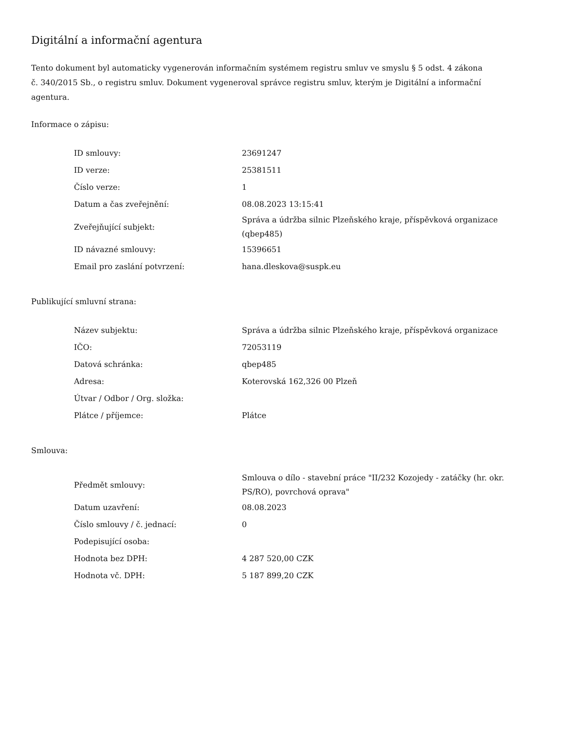Digitální a informační agentura
Tento dokument byl automaticky vygenerován informačním systémem registru smluv ve smyslu § 5 odst. 4 zákona
č. 340/2015 Sb., o registru smluv. Dokument vygeneroval správce registru smluv, kterým je Digitální a informační agentura.
Informace o zápisu:
| ID smlouvy: | 23691247 |
| ID verze: | 25381511 |
| Číslo verze: | 1 |
| Datum a čas zveřejnění: | 08.08.2023 13:15:41 |
| Zveřejňující subjekt: | Správa a údržba silnic Plzeňského kraje, příspěvková organizace (qbep485) |
| ID návazné smlouvy: | 15396651 |
| Email pro zaslání potvrzení: | hana.dleskova@suspk.eu |
Publikující smluvní strana:
| Název subjektu: | Správa a údržba silnic Plzeňského kraje, příspěvková organizace |
| IČO: | 72053119 |
| Datová schránka: | qbep485 |
| Adresa: | Koterovská 162,326 00 Plzeň |
| Útvar / Odbor / Org. složka: | |
| Plátce / příjemce: | Plátce |
Smlouva:
| Předmět smlouvy: | Smlouva o dílo - stavební práce "II/232 Kozojedy - zatáčky (hr. okr. PS/RO), povrchová oprava" |
| Datum uzavření: | 08.08.2023 |
| Číslo smlouvy / č. jednací: | 0 |
| Podepisující osoba: | |
| Hodnota bez DPH: | 4 287 520,00 CZK |
| Hodnota vč. DPH: | 5 187 899,20 CZK |